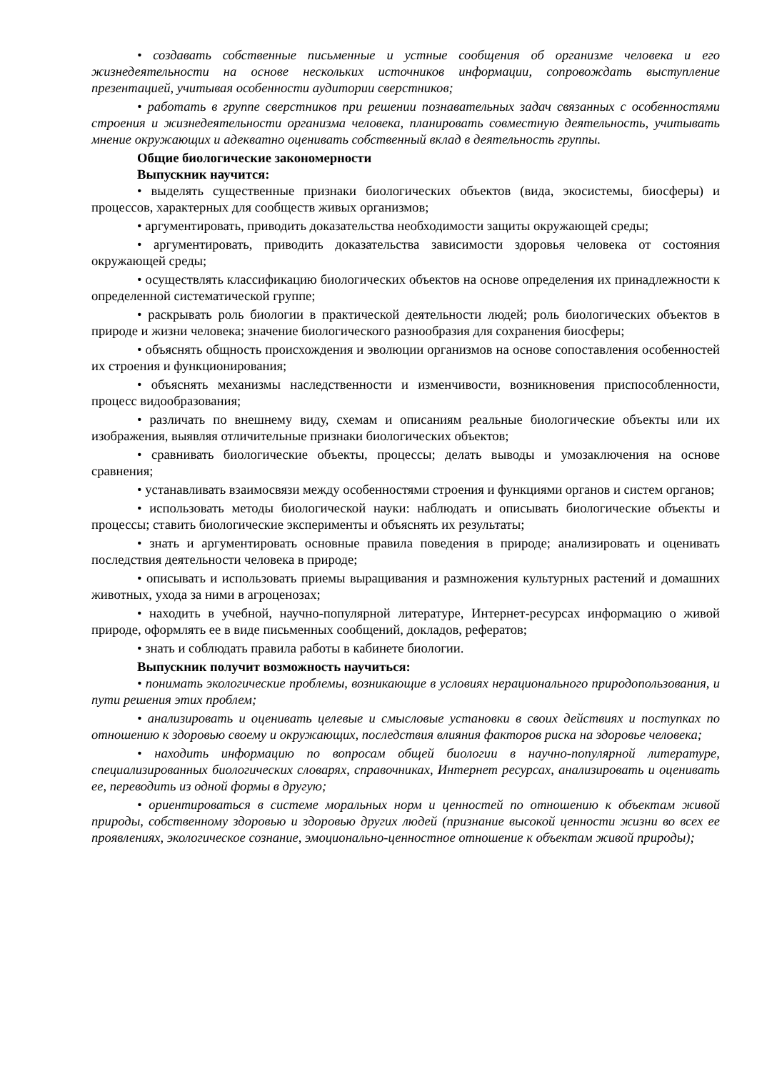• создавать собственные письменные и устные сообщения об организме человека и его жизнедеятельности на основе нескольких источников информации, сопровождать выступление презентацией, учитывая особенности аудитории сверстников;
• работать в группе сверстников при решении познавательных задач связанных с особенностями строения и жизнедеятельности организма человека, планировать совместную деятельность, учитывать мнение окружающих и адекватно оценивать собственный вклад в деятельность группы.
Общие биологические закономерности
Выпускник научится:
• выделять существенные признаки биологических объектов (вида, экосистемы, биосферы) и процессов, характерных для сообществ живых организмов;
• аргументировать, приводить доказательства необходимости защиты окружающей среды;
• аргументировать, приводить доказательства зависимости здоровья человека от состояния окружающей среды;
• осуществлять классификацию биологических объектов на основе определения их принадлежности к определенной систематической группе;
• раскрывать роль биологии в практической деятельности людей; роль биологических объектов в природе и жизни человека; значение биологического разнообразия для сохранения биосферы;
• объяснять общность происхождения и эволюции организмов на основе сопоставления особенностей их строения и функционирования;
• объяснять механизмы наследственности и изменчивости, возникновения приспособленности, процесс видообразования;
• различать по внешнему виду, схемам и описаниям реальные биологические объекты или их изображения, выявляя отличительные признаки биологических объектов;
• сравнивать биологические объекты, процессы; делать выводы и умозаключения на основе сравнения;
• устанавливать взаимосвязи между особенностями строения и функциями органов и систем органов;
• использовать методы биологической науки: наблюдать и описывать биологические объекты и процессы; ставить биологические эксперименты и объяснять их результаты;
• знать и аргументировать основные правила поведения в природе; анализировать и оценивать последствия деятельности человека в природе;
• описывать и использовать приемы выращивания и размножения культурных растений и домашних животных, ухода за ними в агроценозах;
• находить в учебной, научно-популярной литературе, Интернет-ресурсах информацию о живой природе, оформлять ее в виде письменных сообщений, докладов, рефератов;
• знать и соблюдать правила работы в кабинете биологии.
Выпускник получит возможность научиться:
• понимать экологические проблемы, возникающие в условиях нерационального природопользования, и пути решения этих проблем;
• анализировать и оценивать целевые и смысловые установки в своих действиях и поступках по отношению к здоровью своему и окружающих, последствия влияния факторов риска на здоровье человека;
• находить информацию по вопросам общей биологии в научно-популярной литературе, специализированных биологических словарях, справочниках, Интернет ресурсах, анализировать и оценивать ее, переводить из одной формы в другую;
• ориентироваться в системе моральных норм и ценностей по отношению к объектам живой природы, собственному здоровью и здоровью других людей (признание высокой ценности жизни во всех ее проявлениях, экологическое сознание, эмоционально-ценностное отношение к объектам живой природы);